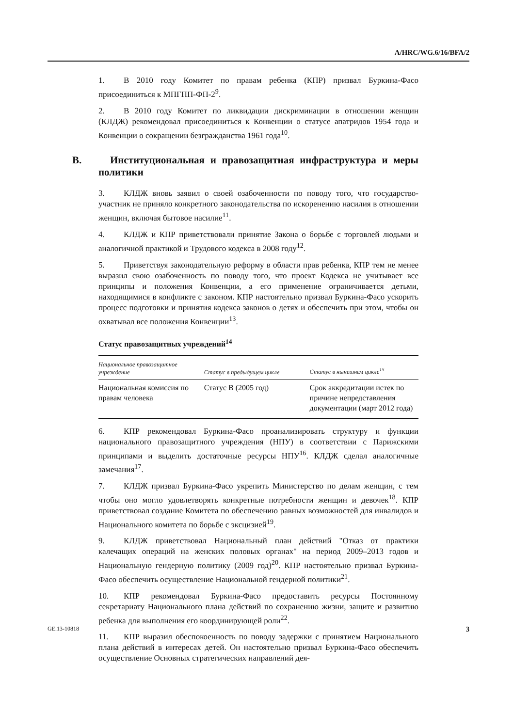A/HRC/WG.6/16/BFA/2
1. В 2010 году Комитет по правам ребенка (КПР) призвал Буркина-Фасо присоединиться к МПГПП-ФП-2<sup>9</sup>.
2. В 2010 году Комитет по ликвидации дискриминации в отношении женщин (КЛДЖ) рекомендовал присоединиться к Конвенции о статусе апатридов 1954 года и Конвенции о сокращении безгражданства 1961 года<sup>10</sup>.
B. Институциональная и правозащитная инфраструктура и меры политики
3. КЛДЖ вновь заявил о своей озабоченности по поводу того, что государство-участник не приняло конкретного законодательства по искоренению насилия в отношении женщин, включая бытовое насилие<sup>11</sup>.
4. КЛДЖ и КПР приветствовали принятие Закона о борьбе с торговлей людьми и аналогичной практикой и Трудового кодекса в 2008 году<sup>12</sup>.
5. Приветствуя законодательную реформу в области прав ребенка, КПР тем не менее выразил свою озабоченность по поводу того, что проект Кодекса не учитывает все принципы и положения Конвенции, а его применение ограничивается детьми, находящимися в конфликте с законом. КПР настоятельно призвал Буркина-Фасо ускорить процесс подготовки и принятия кодекса законов о детях и обеспечить при этом, чтобы он охватывал все положения Конвенции<sup>13</sup>.
Статус правозащитных учреждений<sup>14</sup>
| Национальное правозащитное учреждение | Статус в предыдущем цикле | Статус в нынешнем цикле<sup>15</sup> |
| --- | --- | --- |
| Национальная комиссия по правам человека | Статус B (2005 год) | Срок аккредитации истек по причине непредставления документации (март 2012 года) |
6. КПР рекомендовал Буркина-Фасо проанализировать структуру и функции национального правозащитного учреждения (НПУ) в соответствии с Парижскими принципами и выделить достаточные ресурсы НПУ<sup>16</sup>. КЛДЖ сделал аналогичные замечания<sup>17</sup>.
7. КЛДЖ призвал Буркина-Фасо укрепить Министерство по делам женщин, с тем чтобы оно могло удовлетворять конкретные потребности женщин и девочек<sup>18</sup>. КПР приветствовал создание Комитета по обеспечению равных возможностей для инвалидов и Национального комитета по борьбе с эксцизией<sup>19</sup>.
9. КЛДЖ приветствовал Национальный план действий "Отказ от практики калечащих операций на женских половых органах" на период 2009–2013 годов и Национальную гендерную политику (2009 год)<sup>20</sup>. КПР настоятельно призвал Буркина-Фасо обеспечить осуществление Национальной гендерной политики<sup>21</sup>.
10. КПР рекомендовал Буркина-Фасо предоставить ресурсы Постоянному секретариату Национального плана действий по сохранению жизни, защите и развитию ребенка для выполнения его координирующей роли<sup>22</sup>.
11. КПР выразил обеспокоенность по поводу задержки с принятием Национального плана действий в интересах детей. Он настоятельно призвал Буркина-Фасо обеспечить осуществление Основных стратегических направлений дея-
GE.13-10818 3